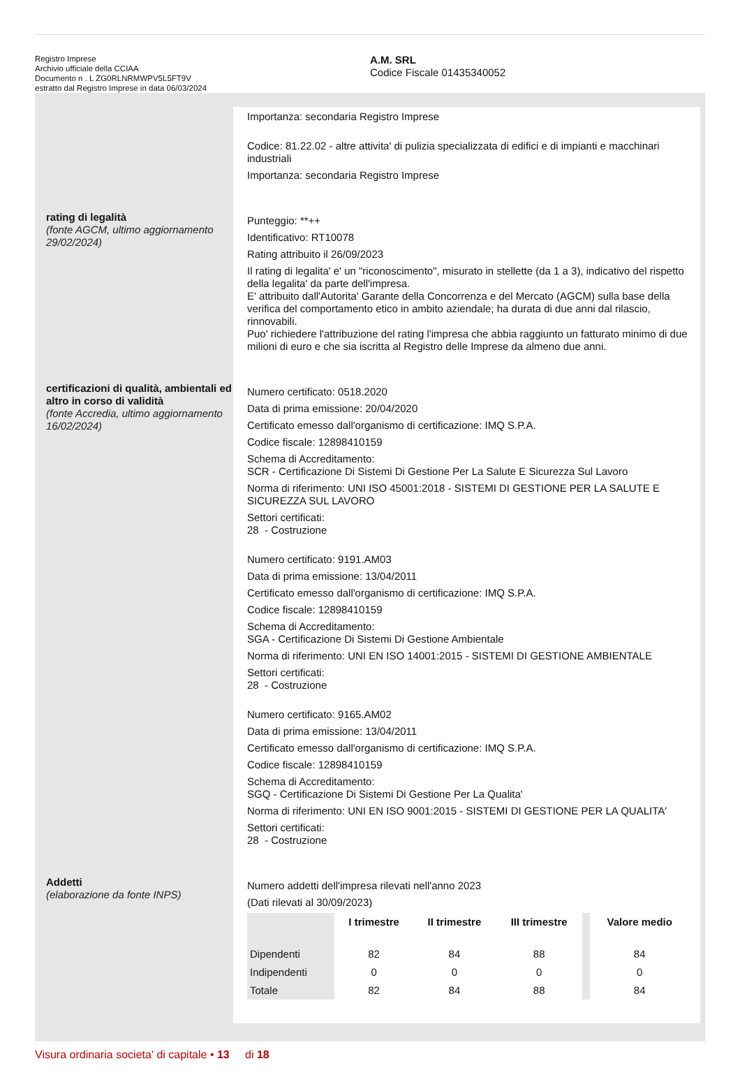Registro Imprese
Archivio ufficiale della CCIAA
Documento n . L ZG0RLNRMWPV5L5FT9V
estratto dal Registro Imprese in data 06/03/2024
A.M. SRL
Codice Fiscale 01435340052
Importanza: secondaria Registro Imprese
Codice: 81.22.02 - altre attivita' di pulizia specializzata di edifici e di impianti e macchinari industriali
Importanza: secondaria Registro Imprese
rating di legalità
(fonte AGCM, ultimo aggiornamento 29/02/2024)
Punteggio: **++
Identificativo: RT10078
Rating attribuito il 26/09/2023
Il rating di legalita' e' un "riconoscimento", misurato in stellette (da 1 a 3), indicativo del rispetto della legalita' da parte dell'impresa.
E' attribuito dall'Autorita' Garante della Concorrenza e del Mercato (AGCM) sulla base della verifica del comportamento etico in ambito aziendale; ha durata di due anni dal rilascio, rinnovabili.
Puo' richiedere l'attribuzione del rating l'impresa che abbia raggiunto un fatturato minimo di due milioni di euro e che sia iscritta al Registro delle Imprese da almeno due anni.
certificazioni di qualità, ambientali ed altro in corso di validità
(fonte Accredia, ultimo aggiornamento 16/02/2024)
Numero certificato: 0518.2020
Data di prima emissione: 20/04/2020
Certificato emesso dall'organismo di certificazione: IMQ S.P.A.
Codice fiscale: 12898410159
Schema di Accreditamento:
SCR - Certificazione Di Sistemi Di Gestione Per La Salute E Sicurezza Sul Lavoro
Norma di riferimento: UNI ISO 45001:2018 - SISTEMI DI GESTIONE PER LA SALUTE E SICUREZZA SUL LAVORO
Settori certificati:
28 - Costruzione
Numero certificato: 9191.AM03
Data di prima emissione: 13/04/2011
Certificato emesso dall'organismo di certificazione: IMQ S.P.A.
Codice fiscale: 12898410159
Schema di Accreditamento:
SGA - Certificazione Di Sistemi Di Gestione Ambientale
Norma di riferimento: UNI EN ISO 14001:2015 - SISTEMI DI GESTIONE AMBIENTALE
Settori certificati:
28 - Costruzione
Numero certificato: 9165.AM02
Data di prima emissione: 13/04/2011
Certificato emesso dall'organismo di certificazione: IMQ S.P.A.
Codice fiscale: 12898410159
Schema di Accreditamento:
SGQ - Certificazione Di Sistemi Di Gestione Per La Qualita'
Norma di riferimento: UNI EN ISO 9001:2015 - SISTEMI DI GESTIONE PER LA QUALITA'
Settori certificati:
28 - Costruzione
Addetti
(elaborazione da fonte INPS)
Numero addetti dell'impresa rilevati nell'anno 2023
(Dati rilevati al 30/09/2023)
| | I trimestre | II trimestre | III trimestre | | Valore medio |
| --- | --- | --- | --- | --- | --- |
| Dipendenti | 82 | 84 | 88 | | 84 |
| Indipendenti | 0 | 0 | 0 | | 0 |
| Totale | 82 | 84 | 88 | | 84 |
Visura ordinaria societa' di capitale • 13 di 18